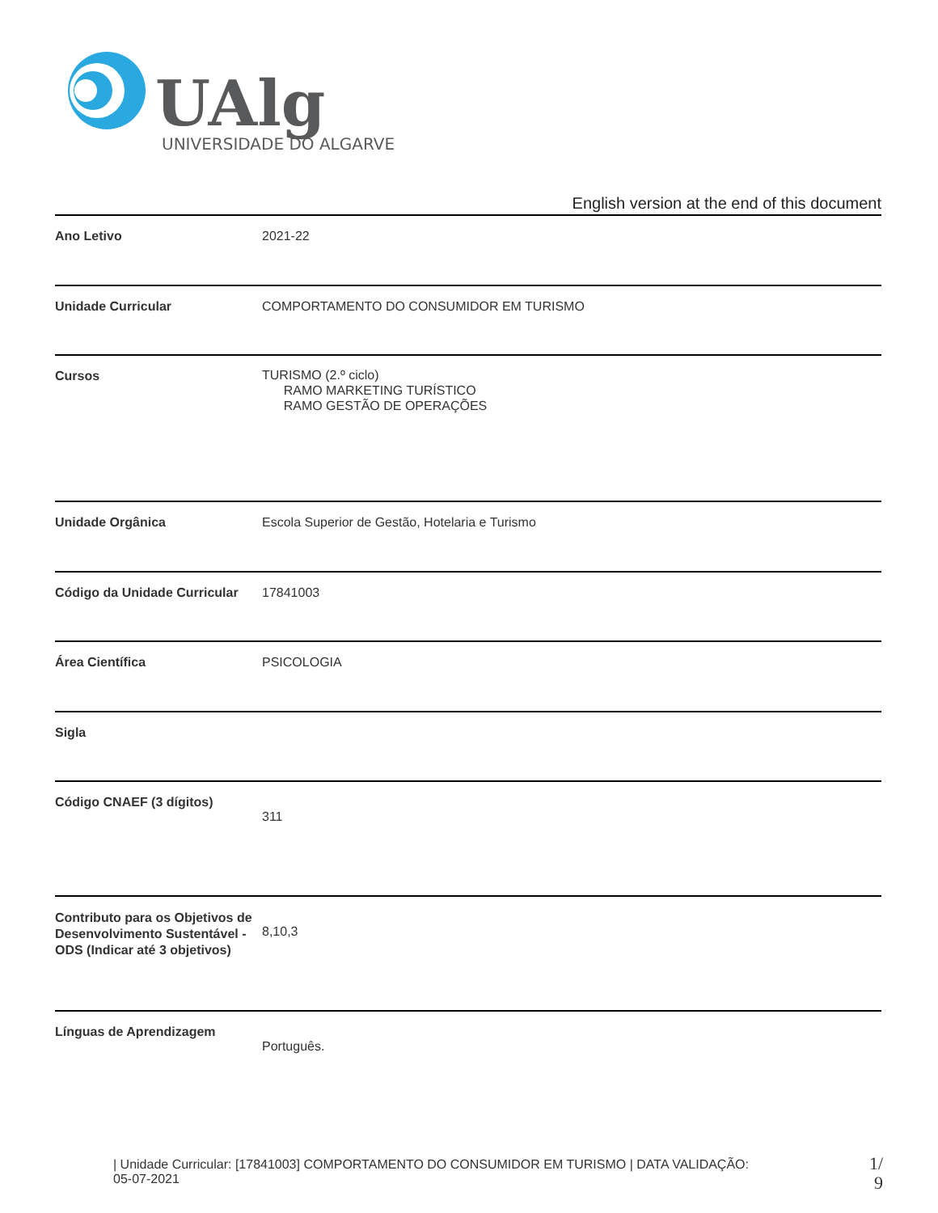UAlg
UNIVERSIDADE DO ALGARVE
English version at the end of this document
| Ano Letivo | 2021-22 |
| Unidade Curricular | COMPORTAMENTO DO CONSUMIDOR EM TURISMO |
| Cursos | TURISMO (2.º ciclo) RAMO MARKETING TURÍSTICO RAMO GESTÃO DE OPERAÇÕES |
| Unidade Orgânica | Escola Superior de Gestão, Hotelaria e Turismo |
| Código da Unidade Curricular | 17841003 |
| Área Científica | PSICOLOGIA |
| Sigla | |
| Código CNAEF (3 dígitos) | 311 |
| Contributo para os Objetivos de Desenvolvimento Sustentável - ODS (Indicar até 3 objetivos) | 8,10,3 |
| Línguas de Aprendizagem | Português. |
| Unidade Curricular: [17841003] COMPORTAMENTO DO CONSUMIDOR EM TURISMO | DATA VALIDAÇÃO:
05-07-2021
1/
9